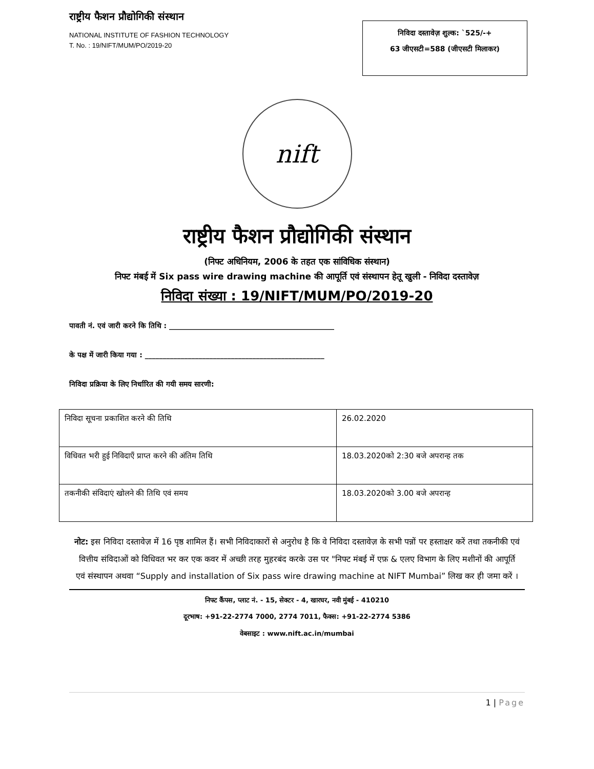राष्ट्रीय फैशन प्रौद्योगिकी संस्थान
NATIONAL INSTITUTE OF FASHION TECHNOLOGY
T. No. : 19/NIFT/MUM/PO/2019-20
निविदा दस्तावेज़ शुल्क: `525/-+
63 जीएसटी=588 (जीएसटी मिलाकर)
nift
राष्ट्रीय फैशन प्रौद्योगिकी संस्थान
(निफ्ट अधिनियम, 2006 के तहत एक सांविधिक संस्थान)
निफ्ट मंबई में Six pass wire drawing machine की आपूर्ति एवं संस्थापन हेतू खुली - निविदा दस्तावेज़
निविदा संख्या : 19/NIFT/MUM/PO/2019-20
पावती नं. एवं जारी करने कि तिथि : ______________________________________________
के पक्ष में जारी किया गया : __________________________________________________
निविदा प्रक्रिया के लिए निर्धारित की गयी समय सारणी:
| निविदा सूचना प्रकाशित करने की तिथि | 26.02.2020 |
| विधिवत भरी हुई निविदाएँ प्राप्त करने की अंतिम तिथि | 18.03.2020को 2:30 बजे अपरान्ह तक |
| तकनीकी संविदाएं खोलने की तिथि एवं समय | 18.03.2020को 3.00 बजे अपरान्ह |
नोट: इस निविदा दस्तावेज़ में 16 पृष्ठ शामिल हैं। सभी निविदाकारों से अनुरोध है कि वे निविदा दस्तावेज़ के सभी पन्नों पर हस्ताक्षर करें तथा तकनीकी एवं वित्तीय संविदाओं को विधिवत भर कर एक कवर में अच्छी तरह मुहरबंद करके उस पर "निफ्ट मंबई में एफ़ & एलए विभाग के लिए मशीनों की आपूर्ति एवं संस्थापन अथवा “Supply and installation of Six pass wire drawing machine at NIFT Mumbai” लिख कर ही जमा करें ।
निफ्ट कैंपस, प्लाट नं. - 15, सेक्टर - 4, खारघर, नवी मुंबई - 410210
दूरभाष: +91-22-2774 7000, 2774 7011, फैक्स: +91-22-2774 5386
वेबसाइट : www.nift.ac.in/mumbai
1 | Page